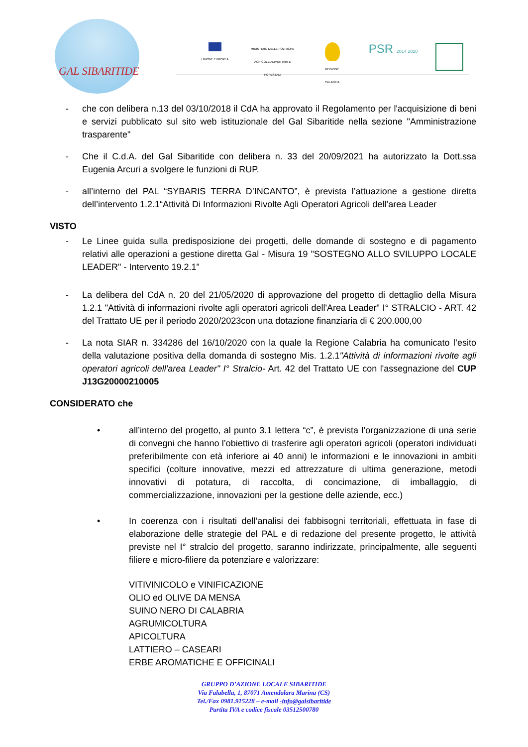GAL SIBARITIDE
UNIONE EUROPEA
MINISTERO DELLE POLITICHE AGRICOLE ALIMENTARI E FORESTALI
REGIONE CALABRIA
PSR 2014 2020
- che con delibera n.13 del 03/10/2018 il CdA ha approvato il Regolamento per l'acquisizione di beni e servizi pubblicato sul sito web istituzionale del Gal Sibaritide nella sezione "Amministrazione trasparente"
- Che il C.d.A. del Gal Sibaritide con delibera n. 33 del 20/09/2021 ha autorizzato la Dott.ssa Eugenia Arcuri a svolgere le funzioni di RUP.
- all’interno del PAL “SYBARIS TERRA D’INCANTO”, è prevista l’attuazione a gestione diretta dell’intervento 1.2.1“Attività Di Informazioni Rivolte Agli Operatori Agricoli dell’area Leader
VISTO
- Le Linee guida sulla predisposizione dei progetti, delle domande di sostegno e di pagamento relativi alle operazioni a gestione diretta Gal - Misura 19 "SOSTEGNO ALLO SVILUPPO LOCALE LEADER" - Intervento 19.2.1"
- La delibera del CdA n. 20 del 21/05/2020 di approvazione del progetto di dettaglio della Misura 1.2.1 "Attività di informazioni rivolte agli operatori agricoli dell'Area Leader" I° STRALCIO - ART. 42 del Trattato UE per il periodo 2020/2023con una dotazione finanziaria di € 200.000,00
- La nota SIAR n. 334286 del 16/10/2020 con la quale la Regione Calabria ha comunicato l’esito della valutazione positiva della domanda di sostegno Mis. 1.2.1"Attività di informazioni rivolte agli operatori agricoli dell'area Leader" I° Stralcio- Art. 42 del Trattato UE con l'assegnazione del CUP J13G20000210005
CONSIDERATO che
• all’interno del progetto, al punto 3.1 lettera “c”, è prevista l’organizzazione di una serie di convegni che hanno l’obiettivo di trasferire agli operatori agricoli (operatori individuati preferibilmente con età inferiore ai 40 anni) le informazioni e le innovazioni in ambiti specifici (colture innovative, mezzi ed attrezzature di ultima generazione, metodi innovativi di potatura, di raccolta, di concimazione, di imballaggio, di commercializzazione, innovazioni per la gestione delle aziende, ecc.)
• In coerenza con i risultati dell’analisi dei fabbisogni territoriali, effettuata in fase di elaborazione delle strategie del PAL e di redazione del presente progetto, le attività previste nel I° stralcio del progetto, saranno indirizzate, principalmente, alle seguenti filiere e micro-filiere da potenziare e valorizzare:
VITIVINICOLO e VINIFICAZIONE
OLIO ed OLIVE DA MENSA
SUINO NERO DI CALABRIA
AGRUMICOLTURA
APICOLTURA
LATTIERO – CASEARI
ERBE AROMATICHE E OFFICINALI
GRUPPO D’AZIONE LOCALE SIBARITIDE
Via Falabella, 1, 87071 Amendolara Marina (CS)
Tel./Fax 0981.915228 – e-mail -info@galsibaritide
Partita IVA e codice fiscale 03512500780